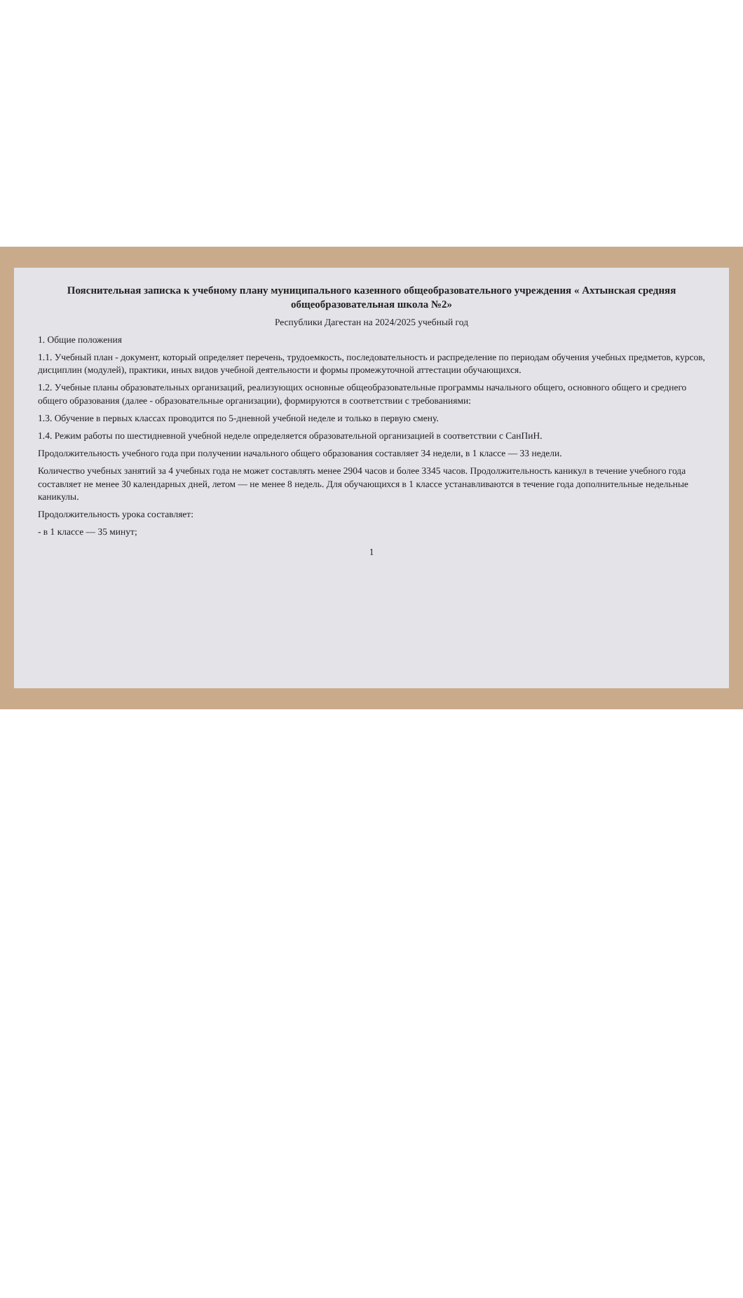Пояснительная записка к учебному плану муниципального казенного общеобразовательного учреждения « Ахтынская средняя общеобразовательная школа №2»
Республики Дагестан на 2024/2025 учебный год
1. Общие положения
1.1. Учебный план - документ, который определяет перечень, трудоемкость, последовательность и распределение по периодам обучения учебных предметов, курсов, дисциплин (модулей), практики, иных видов учебной деятельности и формы промежуточной аттестации обучающихся.
1.2. Учебные планы образовательных организаций, реализующих основные общеобразовательные программы начального общего, основного общего и среднего общего образования (далее - образовательные организации), формируются в соответствии с требованиями:
1.3. Обучение в первых классах проводится по 5-дневной учебной неделе и только в первую смену.
1.4. Режим работы по шестидневной учебной неделе определяется образовательной организацией в соответствии с СанПиН.
Продолжительность учебного года при получении начального общего образования составляет 34 недели, в 1 классе — 33 недели.
Количество учебных занятий за 4 учебных года не может составлять менее 2904 часов и более 3345 часов. Продолжительность каникул в течение учебного года составляет не менее 30 календарных дней, летом — не менее 8 недель. Для обучающихся в 1 классе устанавливаются в течение года дополнительные недельные каникулы.
Продолжительность урока составляет:
- в 1 классе — 35 минут;
1